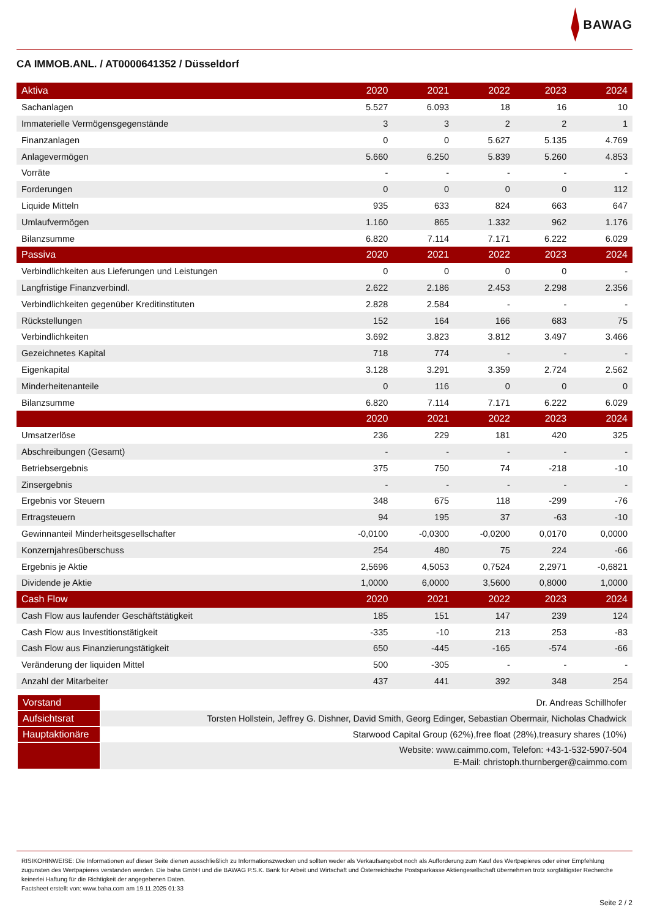BAWAG
CA IMMOB.ANL. / AT0000641352 / Düsseldorf
| Aktiva | 2020 | 2021 | 2022 | 2023 | 2024 |
| --- | --- | --- | --- | --- | --- |
| Sachanlagen | 5.527 | 6.093 | 18 | 16 | 10 |
| Immaterielle Vermögensgegenstände | 3 | 3 | 2 | 2 | 1 |
| Finanzanlagen | 0 | 0 | 5.627 | 5.135 | 4.769 |
| Anlagevermögen | 5.660 | 6.250 | 5.839 | 5.260 | 4.853 |
| Vorräte | - | - | - | - | - |
| Forderungen | 0 | 0 | 0 | 0 | 112 |
| Liquide Mitteln | 935 | 633 | 824 | 663 | 647 |
| Umlaufvermögen | 1.160 | 865 | 1.332 | 962 | 1.176 |
| Bilanzsumme | 6.820 | 7.114 | 7.171 | 6.222 | 6.029 |
| Passiva | 2020 | 2021 | 2022 | 2023 | 2024 |
| Verbindlichkeiten aus Lieferungen und Leistungen | 0 | 0 | 0 | 0 | - |
| Langfristige Finanzverbindl. | 2.622 | 2.186 | 2.453 | 2.298 | 2.356 |
| Verbindlichkeiten gegenüber Kreditinstituten | 2.828 | 2.584 | - | - | - |
| Rückstellungen | 152 | 164 | 166 | 683 | 75 |
| Verbindlichkeiten | 3.692 | 3.823 | 3.812 | 3.497 | 3.466 |
| Gezeichnetes Kapital | 718 | 774 | - | - | - |
| Eigenkapital | 3.128 | 3.291 | 3.359 | 2.724 | 2.562 |
| Minderheitenanteile | 0 | 116 | 0 | 0 | 0 |
| Bilanzsumme | 6.820 | 7.114 | 7.171 | 6.222 | 6.029 |
| | 2020 | 2021 | 2022 | 2023 | 2024 |
| Umsatzerlöse | 236 | 229 | 181 | 420 | 325 |
| Abschreibungen (Gesamt) | - | - | - | - | - |
| Betriebsergebnis | 375 | 750 | 74 | -218 | -10 |
| Zinsergebnis | - | - | - | - | - |
| Ergebnis vor Steuern | 348 | 675 | 118 | -299 | -76 |
| Ertragsteuern | 94 | 195 | 37 | -63 | -10 |
| Gewinnanteil Minderheitsgesellschafter | -0,0100 | -0,0300 | -0,0200 | 0,0170 | 0,0000 |
| Konzernjahresüberschuss | 254 | 480 | 75 | 224 | -66 |
| Ergebnis je Aktie | 2,5696 | 4,5053 | 0,7524 | 2,2971 | -0,6821 |
| Dividende je Aktie | 1,0000 | 6,0000 | 3,5600 | 0,8000 | 1,0000 |
| Cash Flow | 2020 | 2021 | 2022 | 2023 | 2024 |
| Cash Flow aus laufender Geschäftstätigkeit | 185 | 151 | 147 | 239 | 124 |
| Cash Flow aus Investitionstätigkeit | -335 | -10 | 213 | 253 | -83 |
| Cash Flow aus Finanzierungstätigkeit | 650 | -445 | -165 | -574 | -66 |
| Veränderung der liquiden Mittel | 500 | -305 | - | - | - |
| Anzahl der Mitarbeiter | 437 | 441 | 392 | 348 | 254 |
| Vorstand | Dr. Andreas Schillhofer |
| Aufsichtsrat | Torsten Hollstein, Jeffrey G. Dishner, David Smith, Georg Edinger, Sebastian Obermair, Nicholas Chadwick |
| Hauptaktionäre | Starwood Capital Group (62%),free float (28%),treasury shares (10%) |
| | Website: www.caimmo.com, Telefon: +43-1-532-5907-504 E-Mail: christoph.thurnberger@caimmo.com |
RISIKOHINWEISE: Die Informationen auf dieser Seite dienen ausschließlich zu Informationszwecken und sollten weder als Verkaufsangebot noch als Aufforderung zum Kauf des Wertpapieres oder einer Empfehlung zugunsten des Wertpapieres verstanden werden. Die baha GmbH und die BAWAG P.S.K. Bank für Arbeit und Wirtschaft und Österreichische Postsparkasse Aktiengesellschaft übernehmen trotz sorgfältigster Recherche keinerlei Haftung für die Richtigkeit der angegebenen Daten.
Factsheet erstellt von: www.baha.com am 19.11.2025 01:33
Seite 2 / 2